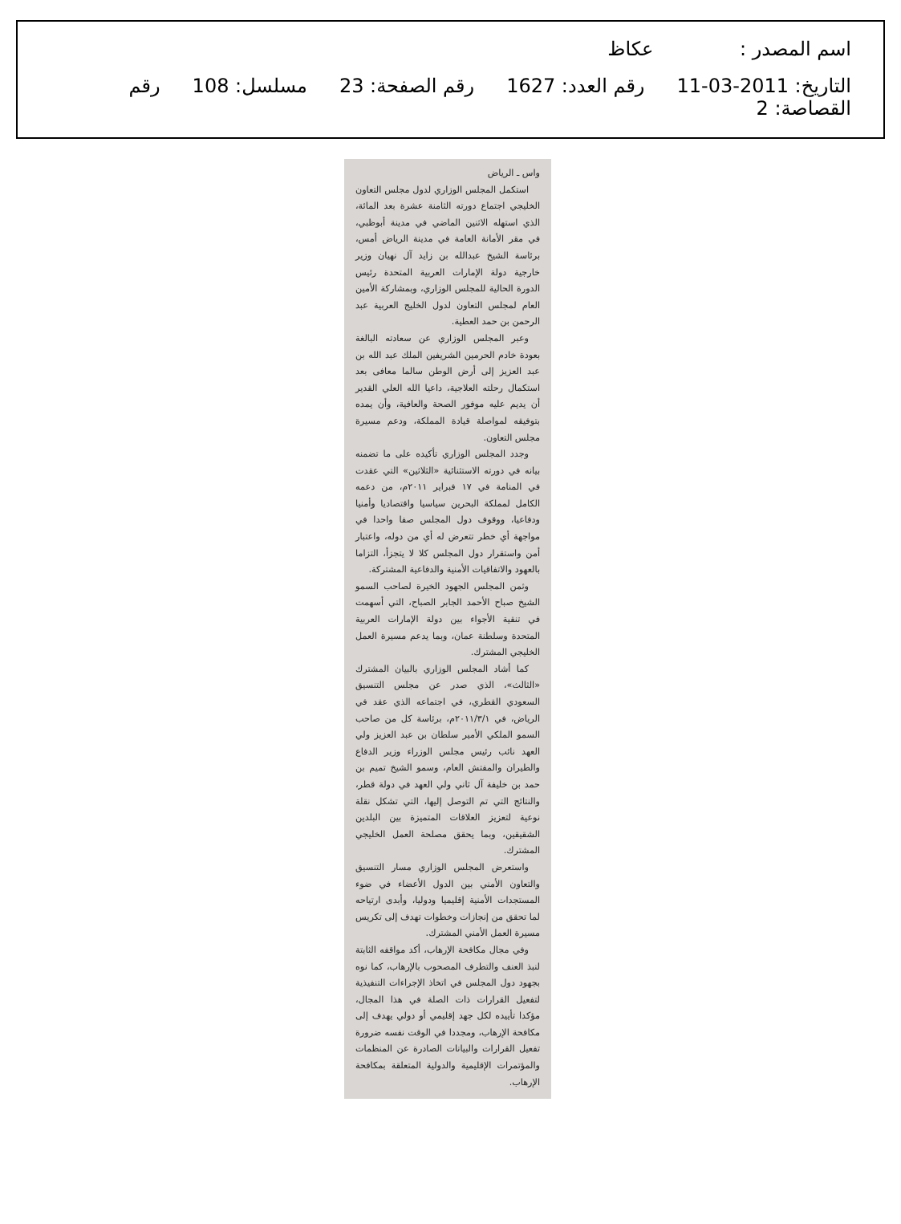اسم المصدر : عكاظ
التاريخ: 2011-03-11 رقم العدد: 1627 رقم الصفحة: 23 مسلسل: 108 رقم القصاصة: 2
واس ـ الرياض
استكمل المجلس الوزاري لدول مجلس التعاون الخليجي اجتماع دورته الثامنة عشرة بعد المائة، الذي استهله الاثنين الماضي في مدينة أبوظبي، في مقر الأمانة العامة في مدينة الرياض أمس، برئاسة الشيخ عبدالله بن زايد آل نهيان وزير خارجية دولة الإمارات العربية المتحدة رئيس الدورة الحالية للمجلس الوزاري، وبمشاركة الأمين العام لمجلس التعاون لدول الخليج العربية عبد الرحمن بن حمد العطية.
وعبر المجلس الوزاري عن سعادته البالغة بعودة خادم الحرمين الشريفين الملك عبد الله بن عبد العزيز إلى أرض الوطن سالما معافى بعد استكمال رحلته العلاجية، داعيا الله العلي القدير أن يديم عليه موفور الصحة والعافية، وأن يمده بتوفيقه لمواصلة قيادة المملكة، ودعم مسيرة مجلس التعاون.
وجدد المجلس الوزاري تأكيده على ما تضمنه بيانه في دورته الاستثنائية «الثلاثين» التي عقدت في المنامة في ١٧ فبراير ٢٠١١م، من دعمه الكامل لمملكة البحرين سياسيا واقتصاديا وأمنيا ودفاعيا، ووقوف دول المجلس صفا واحدا في مواجهة أي خطر تتعرض له أي من دوله، واعتبار أمن واستقرار دول المجلس كلا لا يتجزأ، التزاما بالعهود والاتفاقيات الأمنية والدفاعية المشتركة.
وثمن المجلس الجهود الخيرة لصاحب السمو الشيخ صباح الأحمد الجابر الصباح، التي أسهمت في تنقية الأجواء بين دولة الإمارات العربية المتحدة وسلطنة عمان، وبما يدعم مسيرة العمل الخليجي المشترك.
كما أشاد المجلس الوزاري بالبيان المشترك «الثالث»، الذي صدر عن مجلس التنسيق السعودي القطري، في اجتماعه الذي عقد في الرياض، في ٢٠١١/٣/١م، برئاسة كل من صاحب السمو الملكي الأمير سلطان بن عبد العزيز ولي العهد نائب رئيس مجلس الوزراء وزير الدفاع والطيران والمفتش العام، وسمو الشيخ تميم بن حمد بن خليفة آل ثاني ولي العهد في دولة قطر، والنتائج التي تم التوصل إليها، التي تشكل نقلة نوعية لتعزيز العلاقات المتميزة بين البلدين الشقيقين، وبما يحقق مصلحة العمل الخليجي المشترك.
واستعرض المجلس الوزاري مسار التنسيق والتعاون الأمني بين الدول الأعضاء في ضوء المستجدات الأمنية إقليميا ودوليا، وأبدى ارتياحه لما تحقق من إنجازات وخطوات تهدف إلى تكريس مسيرة العمل الأمني المشترك.
وفي مجال مكافحة الإرهاب، أكد مواقفه الثابتة لنبذ العنف والتطرف المصحوب بالإرهاب، كما نوه بجهود دول المجلس في اتخاذ الإجراءات التنفيذية لتفعيل القرارات ذات الصلة في هذا المجال، مؤكدا تأييده لكل جهد إقليمي أو دولي يهدف إلى مكافحة الإرهاب، ومجددا في الوقت نفسه ضرورة تفعيل القرارات والبيانات الصادرة عن المنظمات والمؤتمرات الإقليمية والدولية المتعلقة بمكافحة الإرهاب.